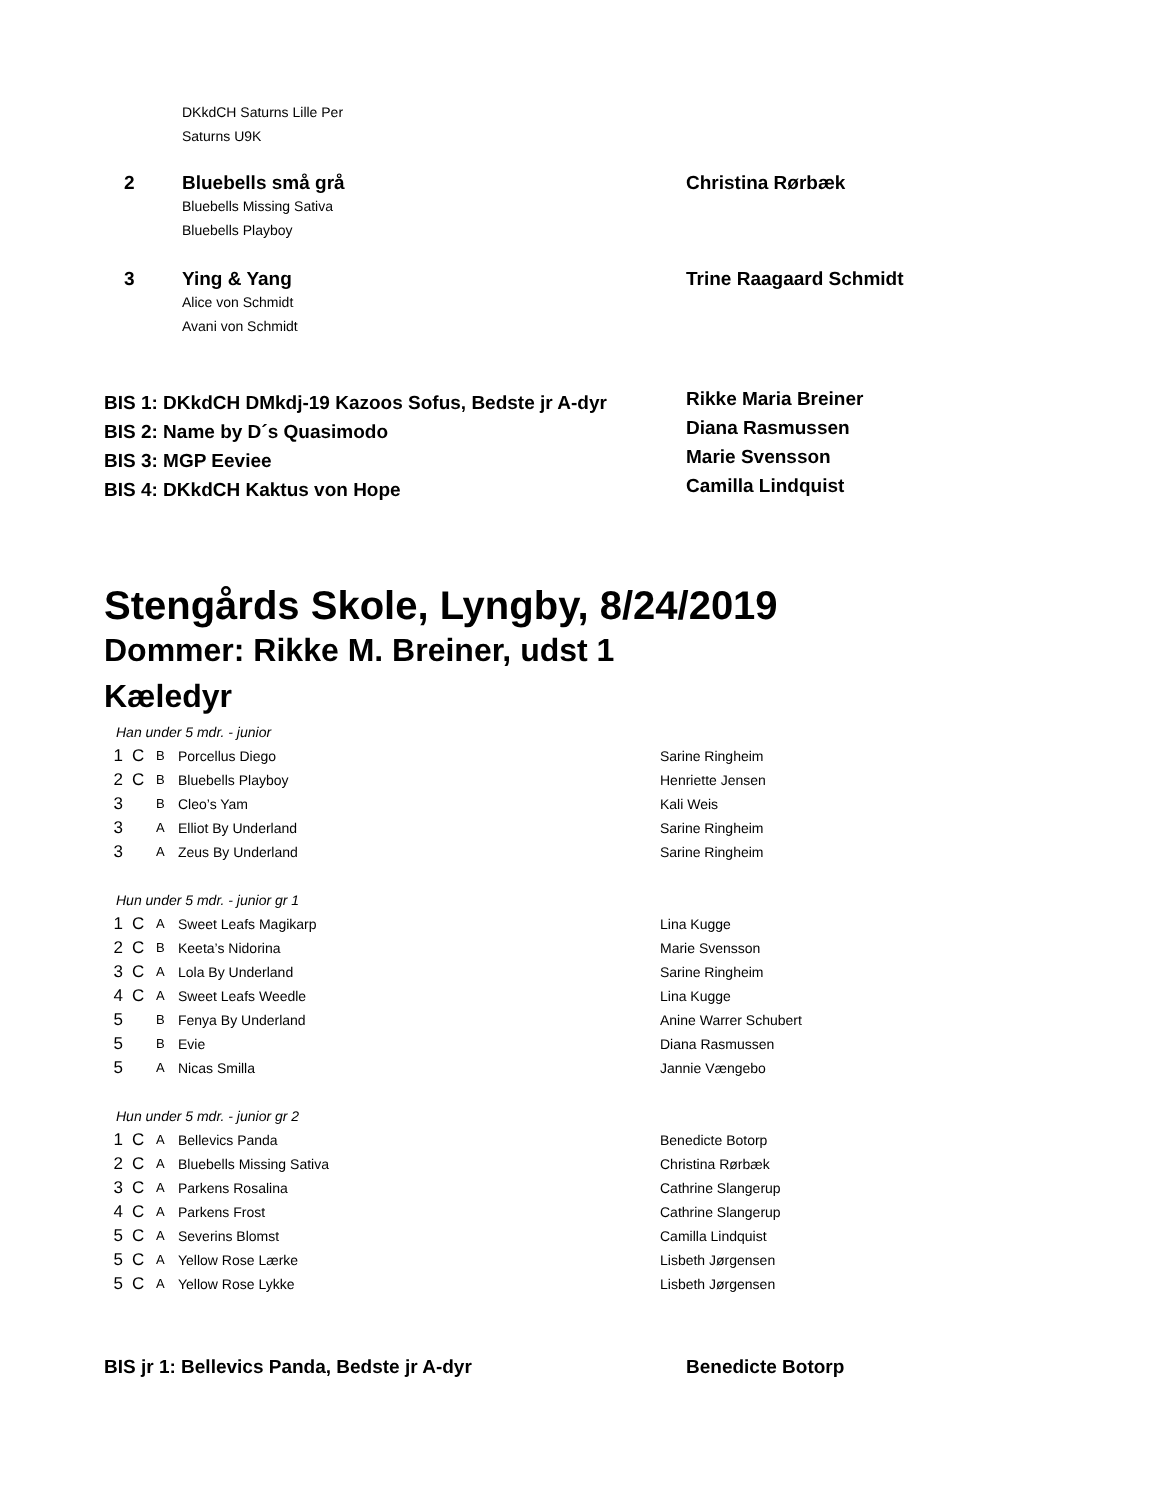| | DKkdCH Saturns Lille Per Saturns U9K | |
| 2 | Bluebells små grå Bluebells Missing Sativa Bluebells Playboy | Christina Rørbæk |
| 3 | Ying & Yang Alice von Schmidt Avani von Schmidt | Trine Raagaard Schmidt |
| BIS 1: DKkdCH DMkdj-19 Kazoos Sofus, Bedste jr A-dyr | Rikke Maria Breiner |
| BIS 2: Name by D´s Quasimodo | Diana Rasmussen |
| BIS 3: MGP Eeviee | Marie Svensson |
| BIS 4: DKkdCH Kaktus von Hope | Camilla Lindquist |
Stengårds Skole, Lyngby, 8/24/2019
Dommer: Rikke M. Breiner, udst 1
Kæledyr
Han under 5 mdr. - junior
| 1 | C | B | Porcellus Diego | Sarine Ringheim |
| 2 | C | B | Bluebells Playboy | Henriette Jensen |
| 3 | | B | Cleo’s Yam | Kali Weis |
| 3 | | A | Elliot By Underland | Sarine Ringheim |
| 3 | | A | Zeus By Underland | Sarine Ringheim |
Hun under 5 mdr. - junior gr 1
| 1 | C | A | Sweet Leafs Magikarp | Lina Kugge |
| 2 | C | B | Keeta’s Nidorina | Marie Svensson |
| 3 | C | A | Lola By Underland | Sarine Ringheim |
| 4 | C | A | Sweet Leafs Weedle | Lina Kugge |
| 5 | | B | Fenya By Underland | Anine Warrer Schubert |
| 5 | | B | Evie | Diana Rasmussen |
| 5 | | A | Nicas Smilla | Jannie Vængebo |
Hun under 5 mdr. - junior gr 2
| 1 | C | A | Bellevics Panda | Benedicte Botorp |
| 2 | C | A | Bluebells Missing Sativa | Christina Rørbæk |
| 3 | C | A | Parkens Rosalina | Cathrine Slangerup |
| 4 | C | A | Parkens Frost | Cathrine Slangerup |
| 5 | C | A | Severins Blomst | Camilla Lindquist |
| 5 | C | A | Yellow Rose Lærke | Lisbeth Jørgensen |
| 5 | C | A | Yellow Rose Lykke | Lisbeth Jørgensen |
| BIS jr 1: Bellevics Panda, Bedste jr A-dyr | Benedicte Botorp |